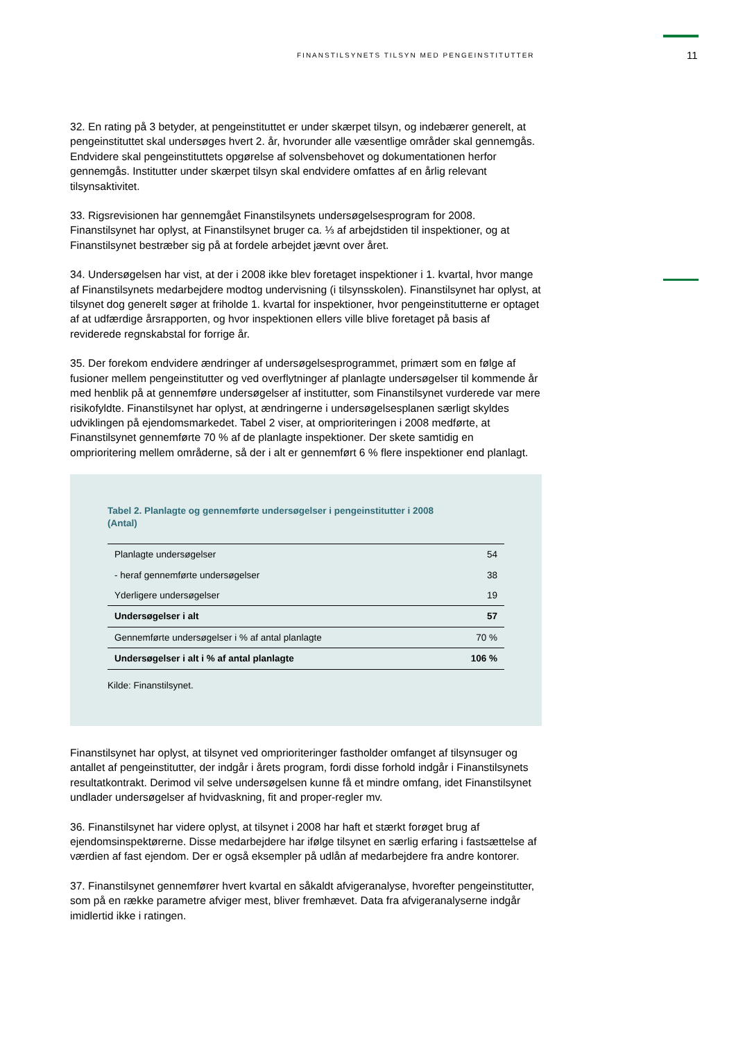FINANSTILSYNETS TILSYN MED PENGEINSTITUTTER
11
32. En rating på 3 betyder, at pengeinstituttet er under skærpet tilsyn, og indebærer generelt, at pengeinstituttet skal undersøges hvert 2. år, hvorunder alle væsentlige områder skal gennemgås. Endvidere skal pengeinstituttets opgørelse af solvensbehovet og dokumentationen herfor gennemgås. Institutter under skærpet tilsyn skal endvidere omfattes af en årlig relevant tilsynsaktivitet.
33. Rigsrevisionen har gennemgået Finanstilsynets undersøgelsesprogram for 2008. Finanstilsynet har oplyst, at Finanstilsynet bruger ca. ⅓ af arbejdstiden til inspektioner, og at Finanstilsynet bestræber sig på at fordele arbejdet jævnt over året.
34. Undersøgelsen har vist, at der i 2008 ikke blev foretaget inspektioner i 1. kvartal, hvor mange af Finanstilsynets medarbejdere modtog undervisning (i tilsynsskolen). Finanstilsynet har oplyst, at tilsynet dog generelt søger at friholde 1. kvartal for inspektioner, hvor pengeinstitutterne er optaget af at udfærdige årsrapporten, og hvor inspektionen ellers ville blive foretaget på basis af reviderede regnskabstal for forrige år.
35. Der forekom endvidere ændringer af undersøgelsesprogrammet, primært som en følge af fusioner mellem pengeinstitutter og ved overflytninger af planlagte undersøgelser til kommende år med henblik på at gennemføre undersøgelser af institutter, som Finanstilsynet vurderede var mere risikofyldte. Finanstilsynet har oplyst, at ændringerne i undersøgelsesplanen særligt skyldes udviklingen på ejendomsmarkedet. Tabel 2 viser, at omprioriteringen i 2008 medførte, at Finanstilsynet gennemførte 70 % af de planlagte inspektioner. Der skete samtidig en omprioritering mellem områderne, så der i alt er gennemført 6 % flere inspektioner end planlagt.
Tabel 2. Planlagte og gennemførte undersøgelser i pengeinstitutter i 2008
(Antal)
| Planlagte undersøgelser | 54 |
| - heraf gennemførte undersøgelser | 38 |
| Yderligere undersøgelser | 19 |
| Undersøgelser i alt | 57 |
| Gennemførte undersøgelser i % af antal planlagte | 70 % |
| Undersøgelser i alt i % af antal planlagte | 106 % |
Kilde: Finanstilsynet.
Finanstilsynet har oplyst, at tilsynet ved omprioriteringer fastholder omfanget af tilsynsuger og antallet af pengeinstitutter, der indgår i årets program, fordi disse forhold indgår i Finanstilsynets resultatkontrakt. Derimod vil selve undersøgelsen kunne få et mindre omfang, idet Finanstilsynet undlader undersøgelser af hvidvaskning, fit and proper-regler mv.
36. Finanstilsynet har videre oplyst, at tilsynet i 2008 har haft et stærkt forøget brug af ejendomsinspektørerne. Disse medarbejdere har ifølge tilsynet en særlig erfaring i fastsættelse af værdien af fast ejendom. Der er også eksempler på udlån af medarbejdere fra andre kontorer.
37. Finanstilsynet gennemfører hvert kvartal en såkaldt afvigeranalyse, hvorefter pengeinstitutter, som på en række parametre afviger mest, bliver fremhævet. Data fra afvigeranalyserne indgår imidlertid ikke i ratingen.